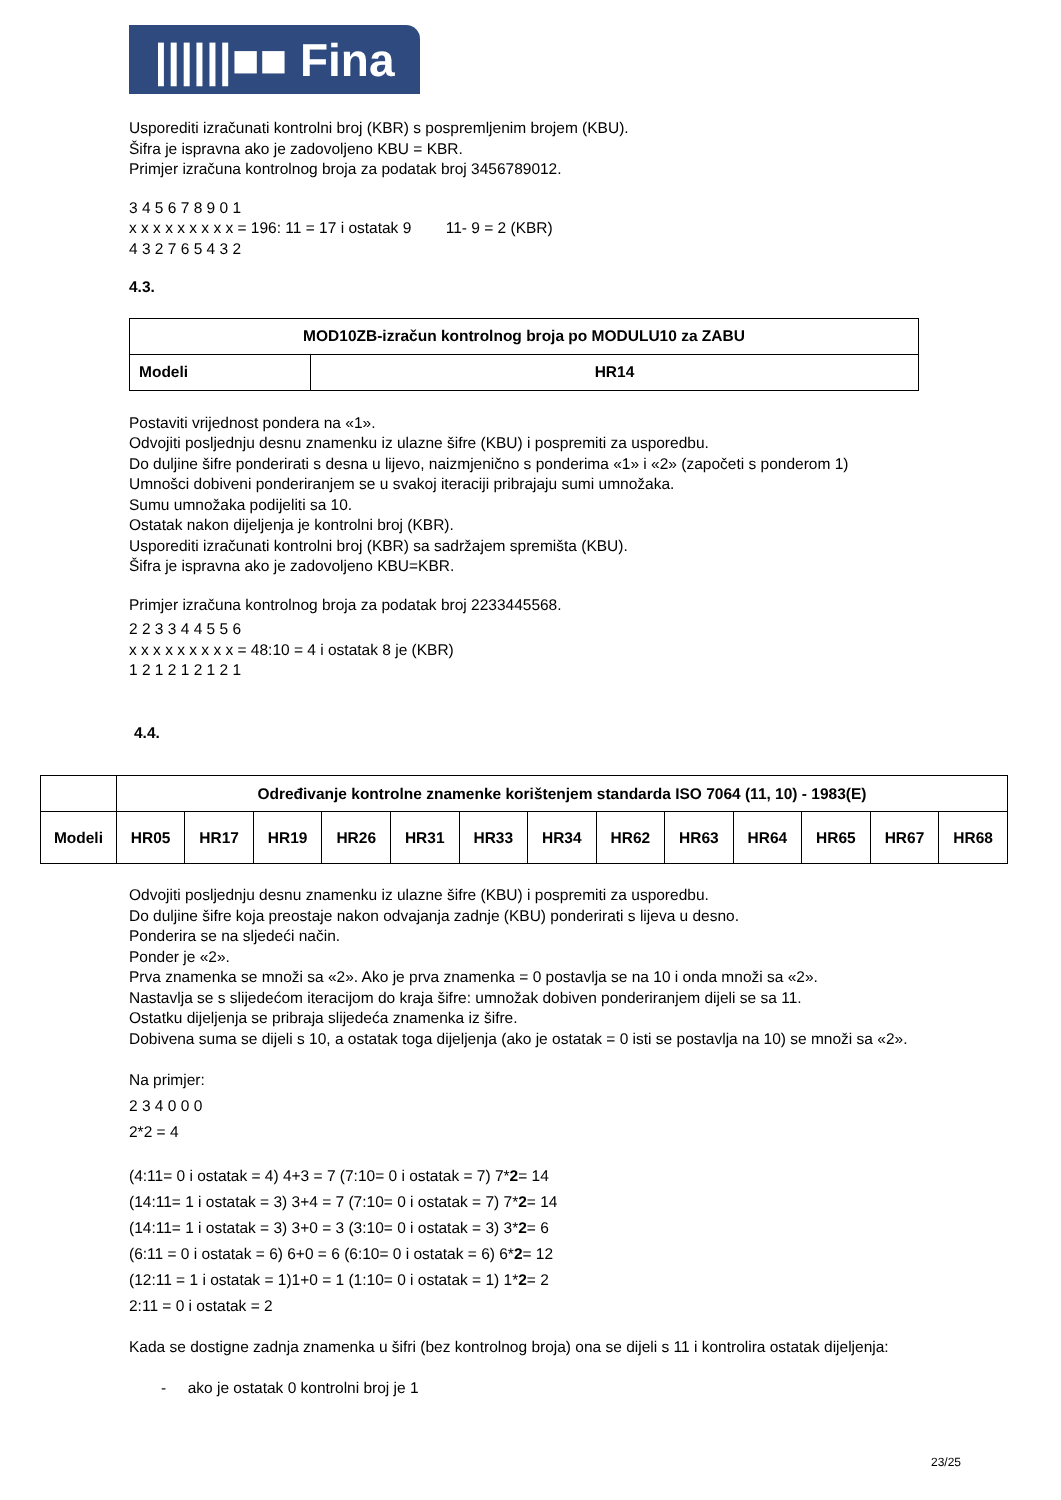||||||■■ Fina
Usporediti izračunati kontrolni broj (KBR) s pospremljenim brojem (KBU).
Šifra je ispravna ako je zadovoljeno KBU = KBR.
Primjer izračuna kontrolnog broja za podatak broj 3456789012.
3 4 5 6 7 8 9 0 1
x x x x x x x x x = 196: 11 = 17 i ostatak 9 11- 9 = 2 (KBR)
4 3 2 7 6 5 4 3 2
4.3.
| MOD10ZB-izračun kontrolnog broja po MODULU10 za ZABU | |
| Modeli | HR14 |
Postaviti vrijednost pondera na «1».
Odvojiti posljednju desnu znamenku iz ulazne šifre (KBU) i pospremiti za usporedbu.
Do duljine šifre ponderirati s desna u lijevo, naizmjenično s ponderima «1» i «2» (započeti s ponderom 1)
Umnošci dobiveni ponderiranjem se u svakoj iteraciji pribrajaju sumi umnožaka.
Sumu umnožaka podijeliti sa 10.
Ostatak nakon dijeljenja je kontrolni broj (KBR).
Usporediti izračunati kontrolni broj (KBR) sa sadržajem spremišta (KBU).
Šifra je ispravna ako je zadovoljeno KBU=KBR.
Primjer izračuna kontrolnog broja za podatak broj 2233445568.
2 2 3 3 4 4 5 5 6
x x x x x x x x x = 48:10 = 4 i ostatak 8 je (KBR)
1 2 1 2 1 2 1 2 1
4.4.
| | Određivanje kontrolne znamenke korištenjem standarda ISO 7064 (11, 10) - 1983(E) | | | | | | | | | | | | |
| Modeli | HR05 | HR17 | HR19 | HR26 | HR31 | HR33 | HR34 | HR62 | HR63 | HR64 | HR65 | HR67 | HR68 |
Odvojiti posljednju desnu znamenku iz ulazne šifre (KBU) i pospremiti za usporedbu.
Do duljine šifre koja preostaje nakon odvajanja zadnje (KBU) ponderirati s lijeva u desno.
Ponderira se na sljedeći način.
Ponder je «2».
Prva znamenka se množi sa «2». Ako je prva znamenka = 0 postavlja se na 10 i onda množi sa «2».
Nastavlja se s slijedećom iteracijom do kraja šifre: umnožak dobiven ponderiranjem dijeli se sa 11.
Ostatku dijeljenja se pribraja slijedeća znamenka iz šifre.
Dobivena suma se dijeli s 10, a ostatak toga dijeljenja (ako je ostatak = 0 isti se postavlja na 10) se množi sa «2».
Na primjer:
2 3 4 0 0 0
2*2 = 4
(4:11= 0 i ostatak = 4) 4+3 = 7 (7:10= 0 i ostatak = 7) 7*2= 14
(14:11= 1 i ostatak = 3) 3+4 = 7 (7:10= 0 i ostatak = 7) 7*2= 14
(14:11= 1 i ostatak = 3) 3+0 = 3 (3:10= 0 i ostatak = 3) 3*2= 6
(6:11 = 0 i ostatak = 6) 6+0 = 6 (6:10= 0 i ostatak = 6) 6*2= 12
(12:11 = 1 i ostatak = 1)1+0 = 1 (1:10= 0 i ostatak = 1) 1*2= 2
2:11 = 0 i ostatak = 2
Kada se dostigne zadnja znamenka u šifri (bez kontrolnog broja) ona se dijeli s 11 i kontrolira ostatak dijeljenja:
- ako je ostatak 0 kontrolni broj je 1
23/25